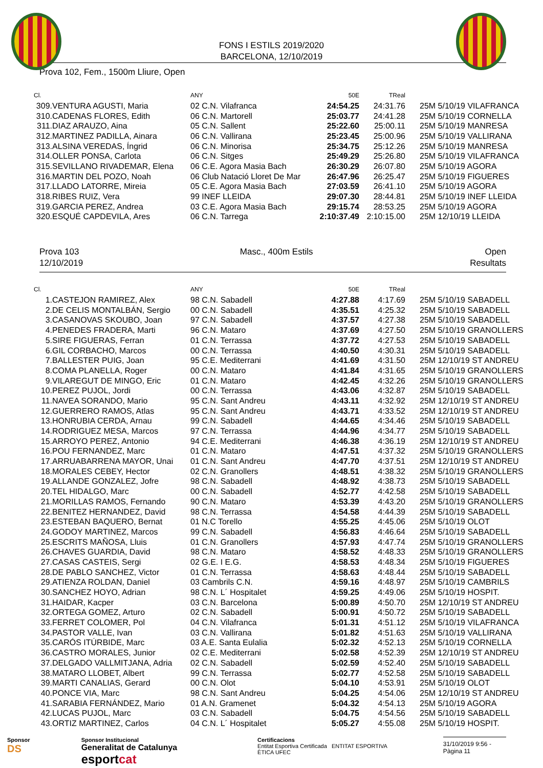FONS I ESTILS 2019/2020
BARCELONA, 12/10/2019
Prova 102, Fem., 1500m Lliure, Open
| Cl. | | ANY | 50E | TReal | |
| --- | --- | --- | --- | --- | --- |
| 309. | VENTURA AGUSTI, Maria | 02 C.N. Vilafranca | 24:54.25 | 24:31.76 | 25M 5/10/19 VILAFRANCA |
| 310. | CADENAS FLORES, Edith | 06 C.N. Martorell | 25:03.77 | 24:41.28 | 25M 5/10/19 CORNELLA |
| 311. | DIAZ ARAUZO, Aina | 05 C.N. Sallent | 25:22.60 | 25:00.11 | 25M 5/10/19 MANRESA |
| 312. | MARTINEZ PADILLA, Ainara | 06 C.N. Vallirana | 25:23.45 | 25:00.96 | 25M 5/10/19 VALLIRANA |
| 313. | ALSINA VEREDAS, Íngrid | 06 C.N. Minorisa | 25:34.75 | 25:12.26 | 25M 5/10/19 MANRESA |
| 314. | OLLER PONSA, Carlota | 06 C.N. Sitges | 25:49.29 | 25:26.80 | 25M 5/10/19 VILAFRANCA |
| 315. | SEVILLANO RIVADEMAR, Elena | 06 C.E. Agora Masia Bach | 26:30.29 | 26:07.80 | 25M 5/10/19 AGORA |
| 316. | MARTIN DEL POZO, Noah | 06 Club Natació Lloret De Mar | 26:47.96 | 26:25.47 | 25M 5/10/19 FIGUERES |
| 317. | LLADO LATORRE, Mireia | 05 C.E. Agora Masia Bach | 27:03.59 | 26:41.10 | 25M 5/10/19 AGORA |
| 318. | RIBES RUIZ, Vera | 99 INEF LLEIDA | 29:07.30 | 28:44.81 | 25M 5/10/19 INEF LLEIDA |
| 319. | GARCIA PEREZ, Andrea | 03 C.E. Agora Masia Bach | 29:15.74 | 28:53.25 | 25M 5/10/19 AGORA |
| 320. | ESQUÉ CAPDEVILA, Ares | 06 C.N. Tarrega | 2:10:37.49 | 2:10:15.00 | 25M 12/10/19 LLEIDA |
Prova 103
12/10/2019
Masc., 400m Estils Open
Resultats
| Cl. | | ANY | 50E | TReal | |
| --- | --- | --- | --- | --- | --- |
| 1. | CASTEJON RAMIREZ, Alex | 98 C.N. Sabadell | 4:27.88 | 4:17.69 | 25M 5/10/19 SABADELL |
| 2. | DE CELIS MONTALBÁN, Sergio | 00 C.N. Sabadell | 4:35.51 | 4:25.32 | 25M 5/10/19 SABADELL |
| 3. | CASANOVAS SKOUBO, Joan | 97 C.N. Sabadell | 4:37.57 | 4:27.38 | 25M 5/10/19 SABADELL |
| 4. | PENEDES FRADERA, Marti | 96 C.N. Mataro | 4:37.69 | 4:27.50 | 25M 5/10/19 GRANOLLERS |
| 5. | SIRE FIGUERAS, Ferran | 01 C.N. Terrassa | 4:37.72 | 4:27.53 | 25M 5/10/19 SABADELL |
| 6. | GIL CORBACHO, Marcos | 00 C.N. Terrassa | 4:40.50 | 4:30.31 | 25M 5/10/19 SABADELL |
| 7. | BALLESTER PUIG, Joan | 95 C.E. Mediterrani | 4:41.69 | 4:31.50 | 25M 12/10/19 ST ANDREU |
| 8. | COMA PLANELLA, Roger | 00 C.N. Mataro | 4:41.84 | 4:31.65 | 25M 5/10/19 GRANOLLERS |
| 9. | VILAREGUT DE MINGO, Eric | 01 C.N. Mataro | 4:42.45 | 4:32.26 | 25M 5/10/19 GRANOLLERS |
| 10. | PEREZ PUJOL, Jordi | 00 C.N. Terrassa | 4:43.06 | 4:32.87 | 25M 5/10/19 SABADELL |
| 11. | NAVEA SORANDO, Mario | 95 C.N. Sant Andreu | 4:43.11 | 4:32.92 | 25M 12/10/19 ST ANDREU |
| 12. | GUERRERO RAMOS, Atlas | 95 C.N. Sant Andreu | 4:43.71 | 4:33.52 | 25M 12/10/19 ST ANDREU |
| 13. | HONRUBIA CERDA, Arnau | 99 C.N. Sabadell | 4:44.65 | 4:34.46 | 25M 5/10/19 SABADELL |
| 14. | RODRIGUEZ MESA, Marcos | 97 C.N. Terrassa | 4:44.96 | 4:34.77 | 25M 5/10/19 SABADELL |
| 15. | ARROYO PEREZ, Antonio | 94 C.E. Mediterrani | 4:46.38 | 4:36.19 | 25M 12/10/19 ST ANDREU |
| 16. | POU FERNANDEZ, Marc | 01 C.N. Mataro | 4:47.51 | 4:37.32 | 25M 5/10/19 GRANOLLERS |
| 17. | ARRUABARRENA MAYOR, Unai | 01 C.N. Sant Andreu | 4:47.70 | 4:37.51 | 25M 12/10/19 ST ANDREU |
| 18. | MORALES CEBEY, Hector | 02 C.N. Granollers | 4:48.51 | 4:38.32 | 25M 5/10/19 GRANOLLERS |
| 19. | ALLANDE GONZALEZ, Jofre | 98 C.N. Sabadell | 4:48.92 | 4:38.73 | 25M 5/10/19 SABADELL |
| 20. | TEL HIDALGO, Marc | 00 C.N. Sabadell | 4:52.77 | 4:42.58 | 25M 5/10/19 SABADELL |
| 21. | MORILLAS RAMOS, Fernando | 90 C.N. Mataro | 4:53.39 | 4:43.20 | 25M 5/10/19 GRANOLLERS |
| 22. | BENITEZ HERNANDEZ, David | 98 C.N. Terrassa | 4:54.58 | 4:44.39 | 25M 5/10/19 SABADELL |
| 23. | ESTEBAN BAQUERO, Bernat | 01 N.C Torello | 4:55.25 | 4:45.06 | 25M 5/10/19 OLOT |
| 24. | GODOY MARTINEZ, Marcos | 99 C.N. Sabadell | 4:56.83 | 4:46.64 | 25M 5/10/19 SABADELL |
| 25. | ESCRITS MAÑOSA, Lluis | 01 C.N. Granollers | 4:57.93 | 4:47.74 | 25M 5/10/19 GRANOLLERS |
| 26. | CHAVES GUARDIA, David | 98 C.N. Mataro | 4:58.52 | 4:48.33 | 25M 5/10/19 GRANOLLERS |
| 27. | CASAS CASTEIS, Sergi | 02 G.E. I E.G. | 4:58.53 | 4:48.34 | 25M 5/10/19 FIGUERES |
| 28. | DE PABLO SANCHEZ, Victor | 01 C.N. Terrassa | 4:58.63 | 4:48.44 | 25M 5/10/19 SABADELL |
| 29. | ATIENZA ROLDAN, Daniel | 03 Cambrils C.N. | 4:59.16 | 4:48.97 | 25M 5/10/19 CAMBRILS |
| 30. | SANCHEZ HOYO, Adrian | 98 C.N. L´ Hospitalet | 4:59.25 | 4:49.06 | 25M 5/10/19 HOSPIT. |
| 31. | HAIDAR, Kacper | 03 C.N. Barcelona | 5:00.89 | 4:50.70 | 25M 12/10/19 ST ANDREU |
| 32. | ORTEGA GOMEZ, Arturo | 02 C.N. Sabadell | 5:00.91 | 4:50.72 | 25M 5/10/19 SABADELL |
| 33. | FERRET COLOMER, Pol | 04 C.N. Vilafranca | 5:01.31 | 4:51.12 | 25M 5/10/19 VILAFRANCA |
| 34. | PASTOR VALLE, Ivan | 03 C.N. Vallirana | 5:01.82 | 4:51.63 | 25M 5/10/19 VALLIRANA |
| 35. | CARÓS ITÚRBIDE, Marc | 03 A.E. Santa Eulalia | 5:02.32 | 4:52.13 | 25M 5/10/19 CORNELLA |
| 36. | CASTRO MORALES, Junior | 02 C.E. Mediterrani | 5:02.58 | 4:52.39 | 25M 12/10/19 ST ANDREU |
| 37. | DELGADO VALLMITJANA, Adria | 02 C.N. Sabadell | 5:02.59 | 4:52.40 | 25M 5/10/19 SABADELL |
| 38. | MATARO LLOBET, Albert | 99 C.N. Terrassa | 5:02.77 | 4:52.58 | 25M 5/10/19 SABADELL |
| 39. | MARTI CANALIAS, Gerard | 00 C.N. Olot | 5:04.10 | 4:53.91 | 25M 5/10/19 OLOT |
| 40. | PONCE VIA, Marc | 98 C.N. Sant Andreu | 5:04.25 | 4:54.06 | 25M 12/10/19 ST ANDREU |
| 41. | SARABIA FERNÁNDEZ, Mario | 01 A.N. Gramenet | 5:04.32 | 4:54.13 | 25M 5/10/19 AGORA |
| 42. | LUCAS PUJOL, Marc | 03 C.N. Sabadell | 5:04.75 | 4:54.56 | 25M 5/10/19 SABADELL |
| 43. | ORTIZ MARTINEZ, Carlos | 04 C.N. L´ Hospitalet | 5:05.27 | 4:55.08 | 25M 5/10/19 HOSPIT. |
Sponsor
DS
Sponsor Institucional
Generalitat de Catalunya esportcat
Certificacions
Entitat Esportiva Certificada ENTITAT ESPORTIVA ÈTICA UFEC
31/10/2019 9:56 - Pàgina 11